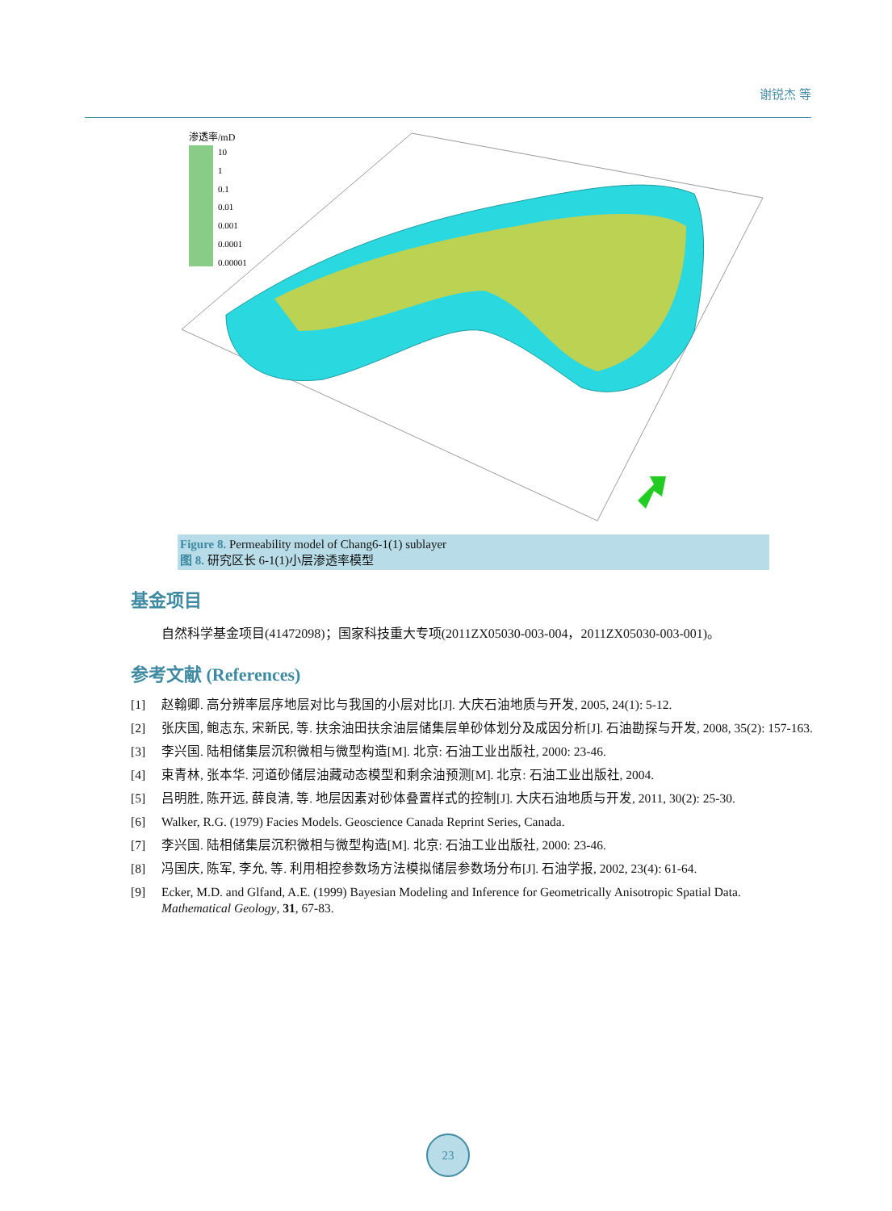谢锐杰 等
渗透率/mD
10
1
0.1
0.01
0.001
0.0001
0.00001
Figure 8. Permeability model of Chang6-1(1) sublayer
图 8. 研究区长 6-1(1)小层渗透率模型
基金项目
自然科学基金项目(41472098)；国家科技重大专项(2011ZX05030-003-004，2011ZX05030-003-001)。
参考文献 (References)
[1] 赵翰卿. 高分辨率层序地层对比与我国的小层对比[J]. 大庆石油地质与开发, 2005, 24(1): 5-12.
[2] 张庆国, 鲍志东, 宋新民, 等. 扶余油田扶余油层储集层单砂体划分及成因分析[J]. 石油勘探与开发, 2008, 35(2): 157-163.
[3] 李兴国. 陆相储集层沉积微相与微型构造[M]. 北京: 石油工业出版社, 2000: 23-46.
[4] 束青林, 张本华. 河道砂储层油藏动态模型和剩余油预测[M]. 北京: 石油工业出版社, 2004.
[5] 吕明胜, 陈开远, 薛良清, 等. 地层因素对砂体叠置样式的控制[J]. 大庆石油地质与开发, 2011, 30(2): 25-30.
[6] Walker, R.G. (1979) Facies Models. Geoscience Canada Reprint Series, Canada.
[7] 李兴国. 陆相储集层沉积微相与微型构造[M]. 北京: 石油工业出版社, 2000: 23-46.
[8] 冯国庆, 陈军, 李允, 等. 利用相控参数场方法模拟储层参数场分布[J]. 石油学报, 2002, 23(4): 61-64.
[9] Ecker, M.D. and Glfand, A.E. (1999) Bayesian Modeling and Inference for Geometrically Anisotropic Spatial Data. Mathematical Geology, 31, 67-83.
23